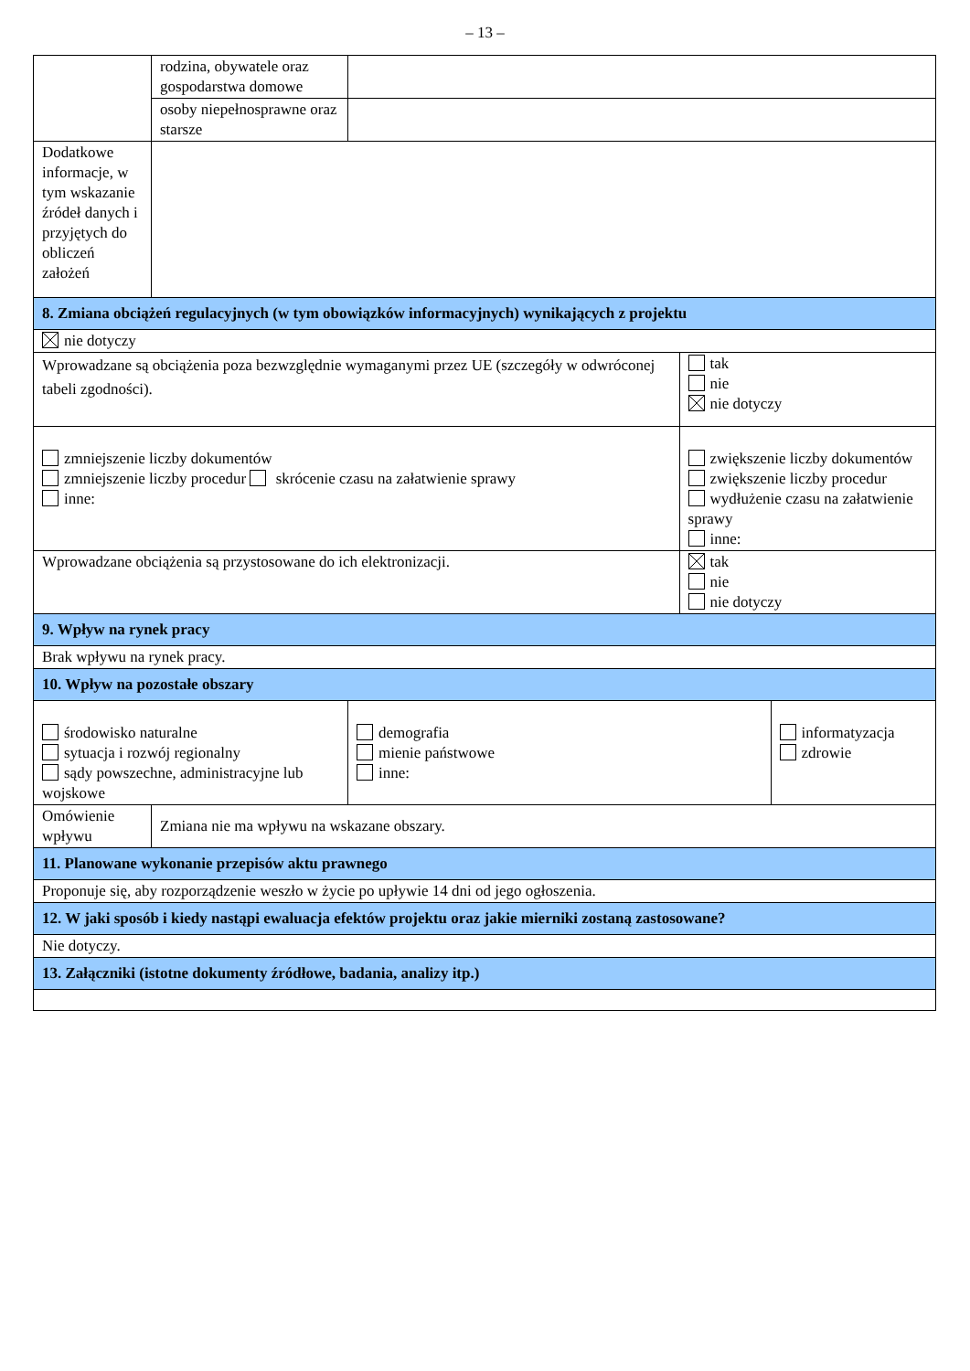– 13 –
| | rodzina, obywatele oraz gospodarstwa domowe | | | |
| | osoby niepełnosprawne oraz starsze | | | |
| Dodatkowe informacje, w tym wskazanie źródeł danych i przyjętych do obliczeń założeń | | | | |
| 8. Zmiana obciążeń regulacyjnych (w tym obowiązków informacyjnych) wynikających z projektu | | | | |
| nie dotyczy | | | | |
| Wprowadzane są obciążenia poza bezwzględnie wymaganymi przez UE (szczegóły w odwróconej tabeli zgodności). | | | tak nie nie dotyczy | |
| zmniejszenie liczby dokumentów zmniejszenie liczby procedur skrócenie czasu na załatwienie sprawy inne: | | | zwiększenie liczby dokumentów zwiększenie liczby procedur wydłużenie czasu na załatwienie sprawy inne: | |
| Wprowadzane obciążenia są przystosowane do ich elektronizacji. | | | tak nie nie dotyczy | |
| 9. Wpływ na rynek pracy | | | | |
| Brak wpływu na rynek pracy. | | | | |
| 10. Wpływ na pozostałe obszary | | | | |
| środowisko naturalne sytuacja i rozwój regionalny sądy powszechne, administracyjne lub wojskowe | | demografia mienie państwowe inne: | | informatyzacja zdrowie |
| Omówienie wpływu | Zmiana nie ma wpływu na wskazane obszary. | | | |
| 11. Planowane wykonanie przepisów aktu prawnego | | | | |
| Proponuje się, aby rozporządzenie weszło w życie po upływie 14 dni od jego ogłoszenia. | | | | |
| 12. W jaki sposób i kiedy nastąpi ewaluacja efektów projektu oraz jakie mierniki zostaną zastosowane? | | | | |
| Nie dotyczy. | | | | |
| 13. Załączniki (istotne dokumenty źródłowe, badania, analizy itp.) | | | | |